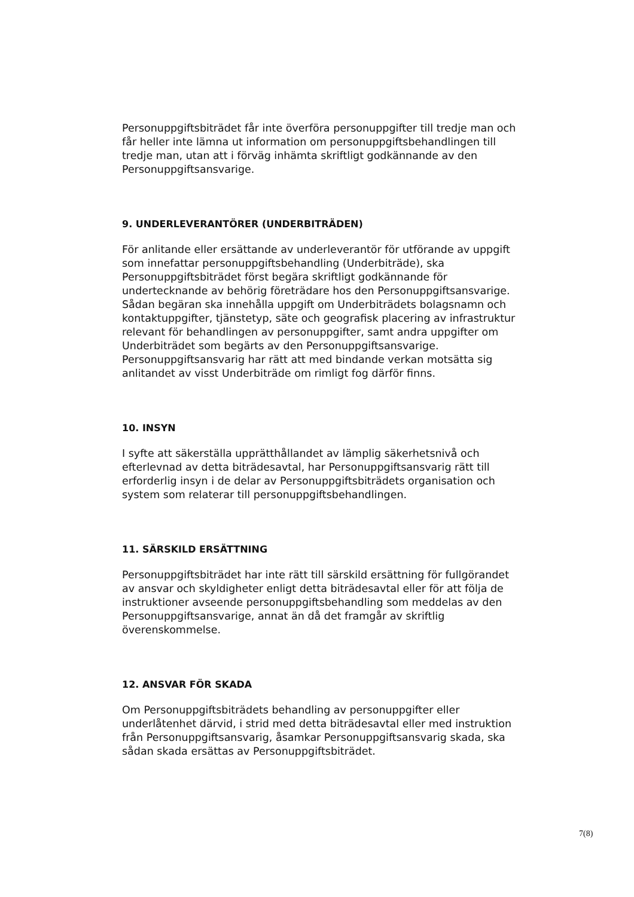Personuppgiftsbiträdet får inte överföra personuppgifter till tredje man och får heller inte lämna ut information om personuppgiftsbehandlingen till tredje man, utan att i förväg inhämta skriftligt godkännande av den Personuppgiftsansvarige.
9. UNDERLEVERANTÖRER (UNDERBITRÄDEN)
För anlitande eller ersättande av underleverantör för utförande av uppgift som innefattar personuppgiftsbehandling (Underbiträde), ska Personuppgiftsbiträdet först begära skriftligt godkännande för undertecknande av behörig företrädare hos den Personuppgiftsansvarige. Sådan begäran ska innehålla uppgift om Underbiträdets bolagsnamn och kontaktuppgifter, tjänstetyp, säte och geografisk placering av infrastruktur relevant för behandlingen av personuppgifter, samt andra uppgifter om Underbiträdet som begärts av den Personuppgiftsansvarige. Personuppgiftsansvarig har rätt att med bindande verkan motsätta sig anlitandet av visst Underbiträde om rimligt fog därför finns.
10. INSYN
I syfte att säkerställa upprätthållandet av lämplig säkerhetsnivå och efterlevnad av detta biträdesavtal, har Personuppgiftsansvarig rätt till erforderlig insyn i de delar av Personuppgiftsbiträdets organisation och system som relaterar till personuppgiftsbehandlingen.
11. SÄRSKILD ERSÄTTNING
Personuppgiftsbiträdet har inte rätt till särskild ersättning för fullgörandet av ansvar och skyldigheter enligt detta biträdesavtal eller för att följa de instruktioner avseende personuppgiftsbehandling som meddelas av den Personuppgiftsansvarige, annat än då det framgår av skriftlig överenskommelse.
12. ANSVAR FÖR SKADA
Om Personuppgiftsbiträdets behandling av personuppgifter eller underlåtenhet därvid, i strid med detta biträdesavtal eller med instruktion från Personuppgiftsansvarig, åsamkar Personuppgiftsansvarig skada, ska sådan skada ersättas av Personuppgiftsbiträdet.
7(8)